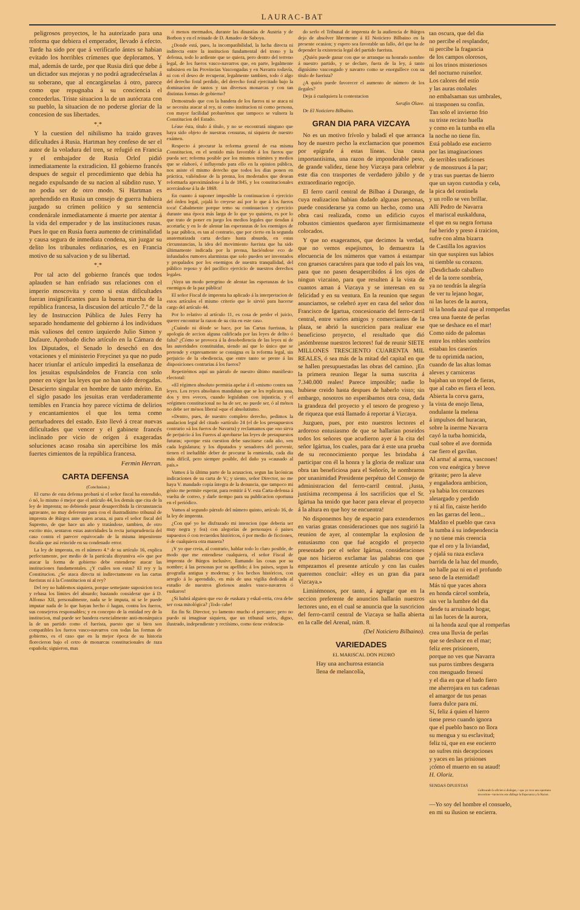LAURAC-BAT
peligrosos proyectos, le ha autorizado para una reforma que debiera el emperador, llevado á efecto. Tarde ha sido por que á verificarlo ántes se habian evitado los horribles crímenes que deploramos. Y mal, además de tarde, por que Rusia dirá que debe á un dictador sus mejoras y no podrá agradecérselas á su soberano, que al encargárselas á otro, parece como que repugnaba á su conciencia el concederlas. Triste situacion la de un autócrata con su pueblo, la situacion de no poderse gloriar de la concesion de sus libertades.
*.*
Y la cuestion del nihilismo ha traido graves dificultades á Rusia. Hartman hoy confeso de ser el autor de la voladura del tren, se refugió en Francia y el embajador de Rusia Orlof pidió inmediatamente la extradicion. El gobierno francés despues de seguir el procedimiento que debia ha negado expulsando de su nacion al súbdito ruso. Y no podia ser de otro modo. Si Hartman es aprehendido en Rusia un consejo de guerra hubiera juzgado su crímen político y su sentencia condenárale inmediatamente á muerte por atentar á la vida del emperador y de las instituciones rusas. Pues lo que en Rusia fuera aumento de criminalidad y causa segura de inmediata condena, sin juzgar su delito los tribunales ordinarios, es en Francia motivo de su salvacion y de su libertad.
*.*
Por tal acto del gobierno francés que todos aplauden se han enfriado sus relaciones con el imperio moscovita y como si estas dificultades fueran insignificantes para la buena marcha de la república francesa, la discusion del artículo 7.º de la ley de Instruccion Pública de Jules Ferry ha separado hondamente del gobierno á los individuos más valiosos del centro izquierdo Julio Simon y Dufaure. Aprobado dicho artículo en la Cámara de los Diputados, el Senado lo desechó en dos votaciones y el ministerio Freycinet ya que no pudo hacer triunfar el artículo impedirá la enseñanza de los jesuitas espulsándolos de Francia con solo poner en vigor las leyes que no han sido derogadas. Desacierto singular en hombre de tanto mérito. En el siglo pasado los jesuitas eran verdaderamente temibles en Francia hoy parece víctima de delirios y encantamientos el que los tema como perturbadores del estado. Esto llevó á crear nuevas dificultades que vencer y el gabinete francés inclinado por vicio de orígen á exageradas soluciones acaso rosaba sin apercibirse los más fuertes cimientos de la república francesa.
Fermin Herran.
CARTA DEFENSA
(Conclusion.)
El curso de esta defensa probará si el señor fiscal ha entendido, ó nó, lo mismo ó mejor que el artículo 44, los demás que cita de la ley de imprenta; no debiendo pasar desapercibida la circunstancia agravante, no muy deferente para con el ilustradísimo tribunal de imprenta de Búrgos ante quien acusa, ni para el señor fiscal del Supremo, de que hace un año y tratándose, tambien, de otro escrito mio, sentaron estas autoridades la recta jurisprudencia del caso contra el parecer equivocado de la misma impenitente fiscalía que así reincide en su condenado error.
La ley de imprenta, en el número 4.º de su artículo 16, explica perfectamente, por medio de la partícula disyuntiva «ó» que por atacar la forma de gobierno debe entenderse atacar las instituciones fundamentales. ¿Y cuáles son estas? El rey y la Constitucion. ¿Se ataca directa ni indirectamente en las cartas fueristas ni á la Constitucion ni al rey?
Del rey no hablemos siquiera, porque semejante suposicion toca y rebasa los límites del absurdo; bastando considerar que á D. Alfonso XII, personalmente, nada se le imputa, ni se le puede imputar nada de lo que hayan hecho ó hagan, contra los fueros, sus consejeros responsables; y en concepto de la entidad rey de la institucion, mal puede ser bandera esencialmente anti-monárquica la de un partido como el fuerista, puesto que si bien son compatibles los fueros vasco-navarros con todas las formas de gobierno, es el caso que en la mejor época de su historia florecieron bajo el cetro de monarcas constitucionales de raza española; siguieron, mas
ó menos mermados, durante las dinastías de Austria y de Borbon y en el reinado de D. Amadeo de Saboya.
¿Donde está, pues, la incompatibilidad, la lucha directa ni indirecta entre la institucion fundamental del trono y la defensa, todo lo ardiente que se quiera, pero dentro del terreno legal, de los fueros vasco-navarros que, en parte, legalmente subsisten en las Provincias Vascongadas y en Navarra todavía, ni con el deseo de recuperar, legalmente tambien, todo ó algo del derecho foral perdido, del derecho foral ejercitado bajo la dominacion de tantos y tan diversos monarcas y con tan distintas formas de gobierno?
Demostrado que con la bandera de los fueros ni se ataca ni se necesita atacar al rey, ni como institucion ni como persona, con mayor facilidad probarémos que tampoco se vulnera la Constitucion del Estado.
Léase ésta, título á título, y no se encontrará ninguno que haya sido objeto de nuestras censuras, ni siquiera de nuestro exámen.
Respecto á procurar la reforma general de esa misma Constitucion, en el sentido más favorable á los fueros que pueda ser; reforma posible por los mismos trámites y medios que se elaboró, é influyendo para ello en la opinion pública, nos asiste el mismo derecho que todos los dias ponen en práctica, valiéndose de la prensa, los moderados que desean reformarla aproximándose á la de 1845, y los constitucionales acercándose á la de 1869.
En cuanto á suponer imposible la continuacion ó ejercicio del órden legal, ¡ojalá lo creyese así por lo que á los fueros toca! Cabalmente porque temo su continuacion y ejercicio durante una época más larga de lo que yo quisiera, es por lo que trato de poner en juego los medios legales que tiendan á acortarla; y en lo de alentar las esperanzas de los enemigos de la paz pública, es tan al contrario, que por cierto en la segunda anatematizada carta declaro hasta absurda, en estas circunstancias, la idea del movimiento fuerista que ha sido últimamente indicada por la prensa, haciéndose eco de infundados rumores alarmistas que solo pueden ser inventados y propalados por los enemigos de nuestra tranquilidad, del público reposo y del pacífico ejercicio de nuestros derechos legales.
¡Vaya un modo peregrino de alentar las esperanzas de los enemigos de la paz pública!
El señor Fiscal de imprenta ha aplicado á la interpretacion de estos artículos el mismo criterio que le sirvió para hacerse cargo del artículo 44.
Por lo relativo al artículo 11, es cosa de perder el juicio, querer encontrar la razon de su cita en este caso.
¿Cuándo ni dónde se hace, por las Cartas fueristas, la apología de accion alguna calificada por las leyes de delito ó falta? ¿Cómo se provoca á la desobediencia de las leyes ni de las autoridades constituidas, siendo así que lo único que se pretende y expresamente se consigna es la reforma legal, sin perjuicio de la obediencia, que entre tanto se preste á las disposiciones contrarias á los fueros?
Repetirémos aquí un párrafo de nuestro último manifiesto electoral:
«El régimen absoluto permitia apelar á él »mismo contra sus leyes. Los reyes absolutos mandaban que se les replicara una, dos y tres »veces, cuando legislaban con injusticia, y el »régimen constitucional no ha de ser, no puede ser, ó al ménos no debe ser ménos liberal »que el absolutismo.
»Dentro, pues, de nuestro completo derecho, pedimos la anulacion legal del citado »artículo 24 (el de los presupuestos contrario »á los fueros de Navarra) y reclamamos que »no sirva de perjuicio á los Fueros al aprobarse las leyes de presupuestos futuras; »porque esta cuestion debe suscitarse cada año, »en cada legislatura; y los diputados y senadores del porvenir, tienen el ineludible deber de procurar la enmienda, cada dia más difícil, pero siempre posible, del daño ya »causado al país.»
Vamos á la última parte de la acusacion, segun las lacónicas indicaciones de su carta de V.; y siento, señor Director, no me haya V. mandado copia íntegra de la denuncia, que tampoco mi génio me permite esperar, para remitir á V. esta Carta-defensa á vuelta de correo, y darle tiempo para su publicacion oportuna en el periódico.
Vamos al segundo párrafo del número quinto, artículo 16, de la ley de imprenta.
¿Con qué yo he disfrazado mi intencion (que deberia ser muy negra y fea) con alegorías de personajes ó paises supuestos ó con recuerdos históricos, ó por medio de ficciones, ó de cualquiera otra manera?
¡Y yo que creia, al contrario, hablar todo lo claro posible, de modo que me entendiese cualquiera, el señor Fiscal de imprenta de Búrgos inclusive, llamando las cosas por su nombre; á las personas por su apellido; á los paises, segun la geografía antigua y moderna; y los hechos históricos, con arreglo á lo aprendido, en más de una vigilia dedicada al estudio de nuestros gloriosos anales vasco-navarros ó euskaros!
¿Si habrá alguien que eso de euskara y eskal-erria, crea debe ser cosa mitológica? ¡Todo cabe!
En fin Sr. Director, yo lamento mucho el percance; pero no puedo ni imaginar siquiera, que un tribunal serio, digno, ilustrado, independiente y rectísimo, como tiene evidencia-
do serlo el Tribunal de imprenta de la audiencia de Búrgos dejo de absolver libremente á El Noticiero Bilbaino en la presente ocasion; y espero sea favorable un fallo, del que ha de depender la existencia legal del partido fuerista.
¿Quién puede ganar con que se arranque su honrado nombre á nuestro partido, y se declare, fuera de la ley, á tanto dignísimo vascongado y navarro como se enorgullece con su título de fuerista?
¿A quién puede favorecer el aumento de número de los ilegales?
Deja á cualquiera la contestacion
Serafin Olave.
De El Noticiero Bilbaino.
GRAN DIA PARA VIZCAYA
No es un motivo frívolo y baladí el que arranca hoy de nuestro pecho la exclamacion que ponemos por epígrafe á estas líneas. Una causa importantísima, una razon de imponderable peso, de grande validez, tiene hoy Vizcaya para celebrar este dia con trasportes de verdadero júbilo y de extraordinario regocijo.
El ferro carril central de Bilbao á Durango, de cuya realizacion habian dudado algunas personas, puede considerarse ya como un hecho, como una obra casi realizada, como un edificio cuyos robustos cimientos quedaron ayer firmísimamente colocados.
Y que no exageramos, que decimos la verdad, que no vemos espejismos, lo demuestra la elocuencia de los números que vamos á estampar con gruesos caractéres para que todo el país los vea, para que no pasen desapercibidos á los ojos de ningun vizcaino, para que resulten á la vista de cuantos aman á Vizcaya y se interesan en su felicidad y en su ventura. En la reunion que segun anunciamos, se celebró ayer en casa del señor don Francisco de Igartua, concesionario del ferro-carril central, entre varios amigos y comerciantes de la plaza, se abrió la suscricion para realizar ese beneficioso proyecto, el resultado que dió ¡asómbrense nuestros lectores! fué de reunir SIETE MILLONES TRESCIENTO CUARENTA MIL REALES, ó sea más de la mitad del capital en que se hallen presupuestadas las obras del camino. ¡En la primera reunion llegar la suma suscrita á 7.340.000 reales! Parece imposible; nadie lo hubiese creido hasta despues de haberlo visto; sin embargo, nosotros no esperábamos otra cosa, dada la grandeza del proyecto y el tesoro de progreso y de riqueza que está llamado á reportar á Vizcaya.
Juzguen, pues, por esto nuestros lectores el ardoroso entusiasmo de que se hallarian poseidos todos los señores que acudieron ayer á la cita del señor Igártua, los cuales, para dar á este una prueba de su reconocimiento porque les brindaba á participar con él la honra y la gloria de realizar una obra tan beneficiosa para el Señorío, le nombraron por unanimidad Presidente perpétuo del Consejo de administracion del ferro-carril central. ¡Justa, justísima recompensa á los sacrificios que el Sr. Igártua ha tenido que hacer para elevar el proyecto á la altura en que hoy se encuentra!
No disponemos hoy de espacio para extendernos en varias gratas consideraciones que nos sugirió la reunion de ayer, al contemplar la explosion de entusiasmo con que fué acogido el proyecto presentado por el señor Igártua, consideraciones que nos hicieron exclamar las palabras con que empezamos el presente artículo y con las cuales queremos concluir: «Hoy es un gran dia para Vizcaya.»
Limitémonos, por tanto, á agregar que en la seccion preferente de anuncios hallarán nuestros lectores uno, en el cual se anuncia que la suscricion del ferro-carril central de Vizcaya se halla abierta en la calle del Arenal, núm. 8.
(Del Noticiero Bilbaino).
VARIEDADES
EL MARISCAL DON PEDRO
Hay una anchurosa estancia
llena de melancolía,
tan oscura, que del dia
no percibe el resplandor,
ni percibe la fragancia
de los campos olorosos,
ni los trinos misteriosos
del nocturno ruiseñor.
Los calores del estío
y las auras otoñales
no embalsaman sus umbrales,
ni trasponen su confin.
Tan solo el invierno frio
su triste recinto huella
y como en la tumba en ella
la noche no tiene fin.
Está poblado ese encierro
por las imaginaciones
de terribles tradiciones
y de monstruos á la par;
y tras sus puertas de hierro
que un sayon custodia y cela,
la pica del centinela
y un rollo se ven brillar.
Allí Pedro de Navarra
el mariscal euskalduna,
el que en su negra fortuna
fué herido y preso á traicion,
sufre con alma bizarra
de Castilla los agravios
sin que suspiren sus labios
ni tiemble su corazon.
¡Desdichado caballero
el de la torre sombría,
ya no tendrás la alegría
de ver tu lejano hogar,
ni las luces de la aurora,
ni la honda azul que al romperlas
crea una fuente de perlas
que se deshace en el mar!
Como nido de palomas
entre los robles sombríos
estaban los caseríos
de tu oprimida nacion,
cuando de las altas lomas
aleves y carniceras
bajaban un tropel de fieras,
que al cabo es fiera el leon.
Abierta la corva garra,
la vista de enojo llena,
ondulante la melena
á impulsos del huracan,
sobre la inerme Navarra
cayó la turba homicida,
cual sobre el ave dormida
cae fiero el gavilan.
Al arma! al arma, vascones!
con voz enérgica y breve
gritaste; pero la aleve
y engañadora ambicion,
ya habia los corazones
aletargado y perdido
y tú al fin, caiste herido
en las garras del leon...
Maldito el pueblo que cava
la tumba á su independencia
y no tiene más creencia
que el oro y la liviandad,
y ojalá su raza esclava
barrida de la haz del mundo,
no halle paz ni en el profundo
seno de la eternidad!
Más tú que yaces ahora
en honda cárcel sombría,
sin ver la lumbre del dia
desde tu arruinado hogar,
ni las luces de la aurora,
ni la honda azul que al romperlas
crea una lluvia de perlas
que se deshace en el mar;
feliz eres prisionero,
porque no ves que Navarra
sus puros timbres desgarra
con menguado frenesí
y el dia en que el hado fiero
me aherrojara en tus cadenas
el amargor de tus penas
fuera dulce para mí.
Sí, feliz á quien el hierro
tiene preso cuando ignora
que el pueblo basco no llora
su mengua y su esclavitud;
feliz tú, que en ese encierro
no sufres mis decepciones
y yaces en las prisiones
¡cómo el muerto en su ataud!
H. Oloriz.
SENDAS OPUESTAS
Cultivando la aficion á dialogar,—que yo creo una oportuna invencion—tuvieron este diálogo la Esperanza y la Razon.
—Yo soy del hombre el consuelo,
en mi su ilusion se encierra.